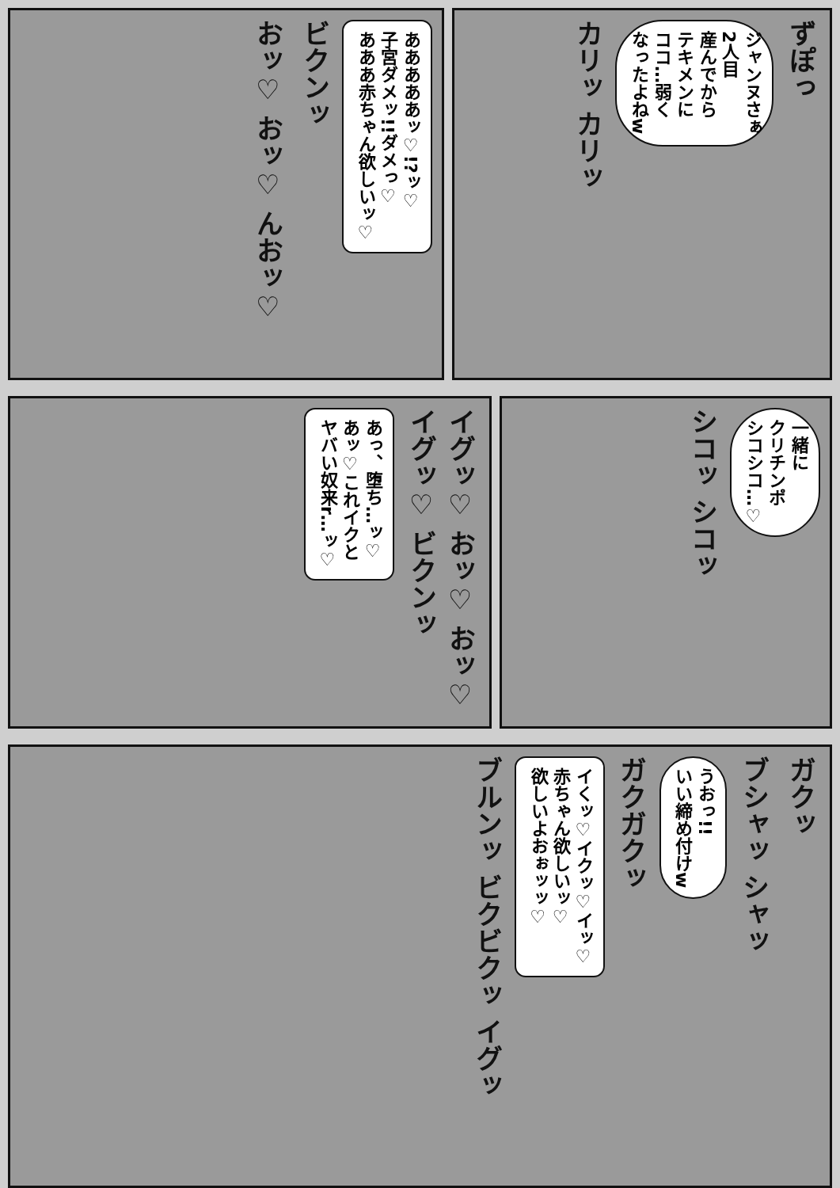ずぽっ
ジャンヌさぁ
2人目
産んでから
テキメンに
ココ…弱く
なったよねw
カリッ カリッ
あああああッ♡!?ッ♡
子宮ダメッ!!ダメっ♡
あああ赤ちゃん欲しいッ♡
ビクンッ
おッ♡ おッ♡ んおッ♡
一緒に
クリチンポ
シコシコ…♡
シコッ シコッ
イグッ♡ おッ♡ おッ♡ イグッ♡ ビクンッ
あっ、堕ち…ッ♡
あッ♡これイクと
ヤバい奴来r…ッ♡
ガクッ
ブシャッ シャッ
うおっ!!
いい締め付けw
ガクガクッ
イくッ♡イクッ♡イッ♡
赤ちゃん欲しいッ♡
欲しいよおぉッッ♡
ブルンッ ビクビクッ イグッ